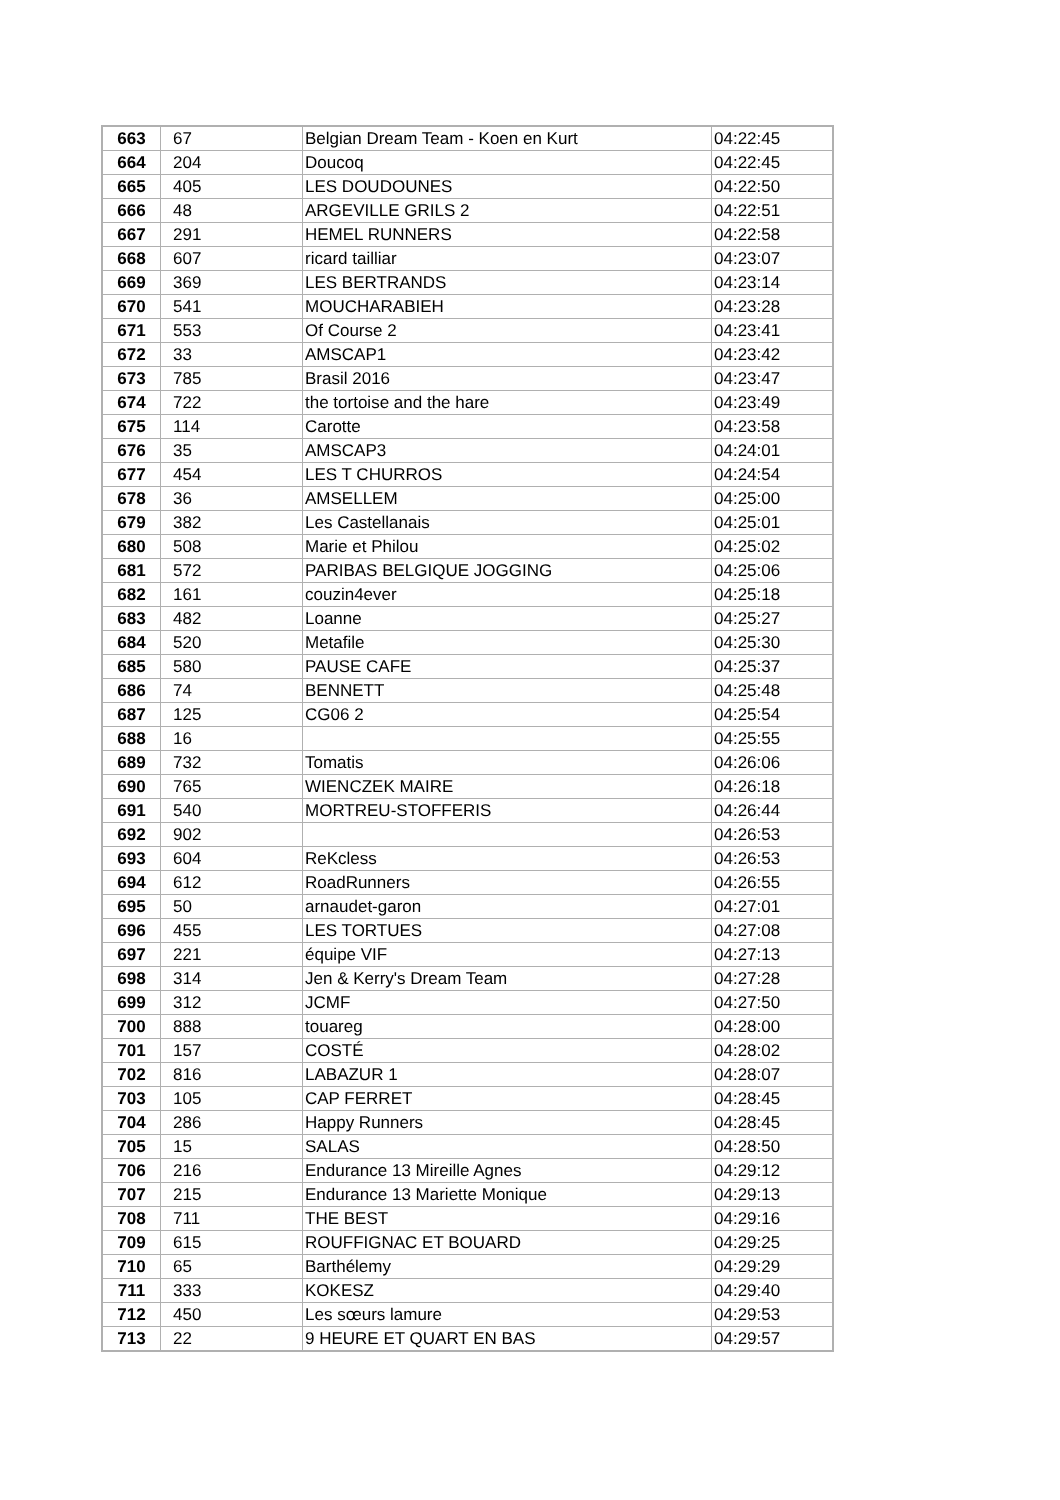| 663 | 67 | Belgian Dream Team - Koen en Kurt | 04:22:45 |
| 664 | 204 | Doucoq | 04:22:45 |
| 665 | 405 | LES DOUDOUNES | 04:22:50 |
| 666 | 48 | ARGEVILLE GRILS 2 | 04:22:51 |
| 667 | 291 | HEMEL RUNNERS | 04:22:58 |
| 668 | 607 | ricard tailliar | 04:23:07 |
| 669 | 369 | LES BERTRANDS | 04:23:14 |
| 670 | 541 | MOUCHARABIEH | 04:23:28 |
| 671 | 553 | Of Course 2 | 04:23:41 |
| 672 | 33 | AMSCAP1 | 04:23:42 |
| 673 | 785 | Brasil 2016 | 04:23:47 |
| 674 | 722 | the tortoise and the hare | 04:23:49 |
| 675 | 114 | Carotte | 04:23:58 |
| 676 | 35 | AMSCAP3 | 04:24:01 |
| 677 | 454 | LES T CHURROS | 04:24:54 |
| 678 | 36 | AMSELLEM | 04:25:00 |
| 679 | 382 | Les Castellanais | 04:25:01 |
| 680 | 508 | Marie et Philou | 04:25:02 |
| 681 | 572 | PARIBAS BELGIQUE JOGGING | 04:25:06 |
| 682 | 161 | couzin4ever | 04:25:18 |
| 683 | 482 | Loanne | 04:25:27 |
| 684 | 520 | Metafile | 04:25:30 |
| 685 | 580 | PAUSE CAFE | 04:25:37 |
| 686 | 74 | BENNETT | 04:25:48 |
| 687 | 125 | CG06 2 | 04:25:54 |
| 688 | 16 | | 04:25:55 |
| 689 | 732 | Tomatis | 04:26:06 |
| 690 | 765 | WIENCZEK MAIRE | 04:26:18 |
| 691 | 540 | MORTREU-STOFFERIS | 04:26:44 |
| 692 | 902 | | 04:26:53 |
| 693 | 604 | ReKcless | 04:26:53 |
| 694 | 612 | RoadRunners | 04:26:55 |
| 695 | 50 | arnaudet-garon | 04:27:01 |
| 696 | 455 | LES TORTUES | 04:27:08 |
| 697 | 221 | équipe VIF | 04:27:13 |
| 698 | 314 | Jen & Kerry's Dream Team | 04:27:28 |
| 699 | 312 | JCMF | 04:27:50 |
| 700 | 888 | touareg | 04:28:00 |
| 701 | 157 | COSTÉ | 04:28:02 |
| 702 | 816 | LABAZUR 1 | 04:28:07 |
| 703 | 105 | CAP FERRET | 04:28:45 |
| 704 | 286 | Happy Runners | 04:28:45 |
| 705 | 15 | SALAS | 04:28:50 |
| 706 | 216 | Endurance 13 Mireille Agnes | 04:29:12 |
| 707 | 215 | Endurance 13 Mariette Monique | 04:29:13 |
| 708 | 711 | THE BEST | 04:29:16 |
| 709 | 615 | ROUFFIGNAC ET BOUARD | 04:29:25 |
| 710 | 65 | Barthélemy | 04:29:29 |
| 711 | 333 | KOKESZ | 04:29:40 |
| 712 | 450 | Les sœurs lamure | 04:29:53 |
| 713 | 22 | 9 HEURE ET QUART EN BAS | 04:29:57 |